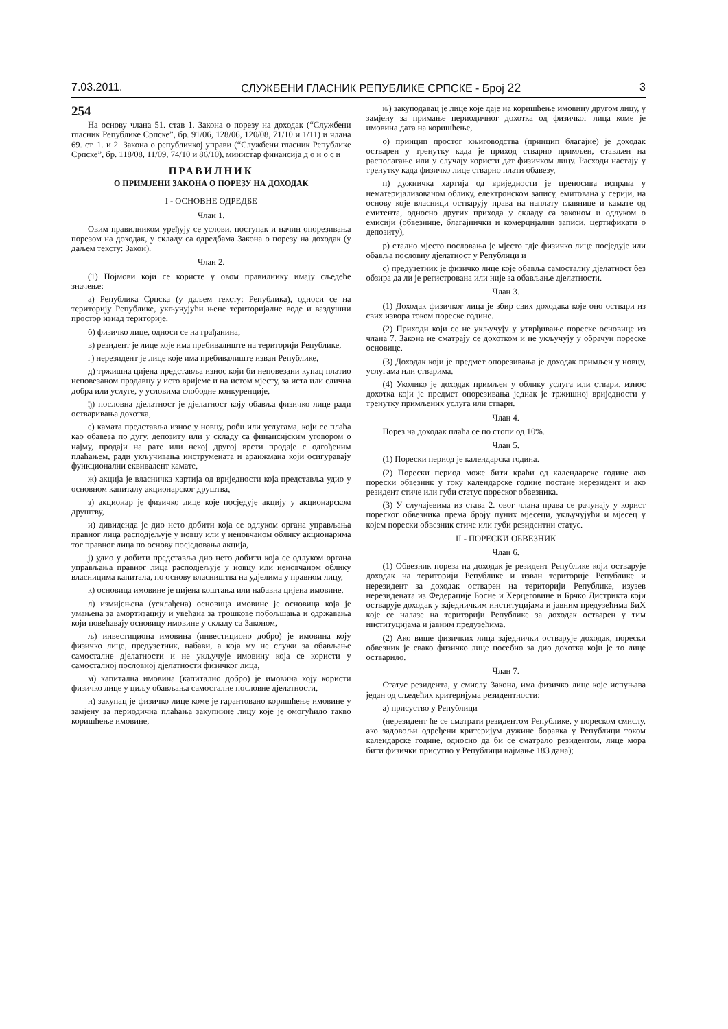7.03.2011. СЛУЖБЕНИ ГЛАСНИК РЕПУБЛИКЕ СРПСКЕ - Број 22 3
254
На основу члана 51. став 1. Закона о порезу на доходак (“Службени гласник Републике Српске”, бр. 91/06, 128/06, 120/08, 71/10 и 1/11) и члана 69. ст. 1. и 2. Закона о републичкој управи (“Службени гласник Републике Српске”, бр. 118/08, 11/09, 74/10 и 86/10), министар финансија д о н о с и
ПРАВИЛНИК
О ПРИМЈЕНИ ЗАКОНА О ПОРЕЗУ НА ДОХОДАК
I - ОСНОВНЕ ОДРЕДБЕ
Члан 1.
Овим правилником уређују се услови, поступак и начин опорезивања порезом на доходак, у складу са одредбама Закона о порезу на доходак (у даљем тексту: Закон).
Члан 2.
(1) Појмови који се користе у овом правилнику имају сљедеће значење:
а) Република Српска (у даљем тексту: Република), односи се на територију Републике, укључујући њене територијалне воде и ваздушни простор изнад територије,
б) физичко лице, односи се на грађанина,
в) резидент је лице које има пребивалиште на територији Републике,
г) нерезидент је лице које има пребивалиште изван Републике,
д) тржишна цијена представља износ који би неповезани купац платио неповезаном продавцу у исто вријеме и на истом мјесту, за иста или слична добра или услуге, у условима слободне конкуренције,
ђ) пословна дјелатност је дјелатност коју обавља физичко лице ради остваривања дохотка,
е) камата представља износ у новцу, роби или услугама, који се плаћа као обавеза по дугу, депозиту или у складу са финансијским уговором о најму, продаји на рате или некој другој врсти продаје с одгођеним плаћањем, ради укључивања инструмената и аранжмана који осигуравају функционални еквивалент камате,
ж) акција је власничка хартија од вриједности која представља удио у основном капиталу акционарског друштва,
з) акционар је физичко лице које посједује акцију у акционарском друштву,
и) дивиденда је дио нето добити која се одлуком органа управљања правног лица расподјељује у новцу или у неновчаном облику акционарима тог правног лица по основу посједовања акција,
ј) удио у добити представља дио нето добити која се одлуком органа управљања правног лица расподјељује у новцу или неновчаном облику власницима капитала, по основу власништва на удјелима у правном лицу,
к) основица имовине је цијена коштања или набавна цијена имовине,
л) измијењена (усклађена) основица имовине је основица која је умањена за амортизацију и увећана за трошкове побољшања и одржавања који повећавају основицу имовине у складу са Законом,
љ) инвестициона имовина (инвестиционо добро) је имовина коју физичко лице, предузетник, набави, а која му не служи за обављање самосталне дјелатности и не укључује имовину која се користи у самосталној пословној дјелатности физичког лица,
м) капитална имовина (капитално добро) је имовина коју користи физичко лице у циљу обављања самосталне пословне дјелатности,
н) закупац је физичко лице коме је гарантовано коришћење имовине у замјену за периодична плаћања закупнине лицу које је омогућило такво коришћење имовине,
њ) закуподавац је лице које даје на коришћење имовину другом лицу, у замјену за примање периодичног дохотка од физичког лица коме је имовина дата на коришћење,
о) принцип простог књиговодства (принцип благајне) је доходак остварен у тренутку када је приход стварно примљен, стављен на располагање или у случају користи дат физичком лицу. Расходи настају у тренутку када физичко лице стварно плати обавезу,
п) дужничка хартија од вриједности је преносива исправа у нематеријализованом облику, електронском запису, емитована у серији, на основу које власници остварују права на наплату главнице и камате од емитента, односно других прихода у складу са законом и одлуком о емисији (обвезнице, благајнички и комерцијални записи, цертификати о депозиту),
р) стално мјесто пословања је мјесто гдје физичко лице посједује или обавља пословну дјелатност у Републици и
с) предузетник је физичко лице које обавља самосталну дјелатност без обзира да ли је регистрована или није за обављање дјелатности.
Члан 3.
(1) Доходак физичког лица је збир свих доходака које оно оствари из свих извора током пореске године.
(2) Приходи који се не укључују у утврђивање пореске основице из члана 7. Закона не сматрају се дохотком и не укључују у обрачун пореске основице.
(3) Доходак који је предмет опорезивања је доходак примљен у новцу, услугама или стварима.
(4) Уколико је доходак примљен у облику услуга или ствари, износ дохотка који је предмет опорезивања једнак је тржишној вриједности у тренутку примљених услуга или ствари.
Члан 4.
Порез на доходак плаћа се по стопи од 10%.
Члан 5.
(1) Порески период је календарска година.
(2) Порески период може бити краћи од календарске године ако порески обвезник у току календарске године постане нерезидент и ако резидент стиче или губи статус пореског обвезника.
(3) У случајевима из става 2. овог члана права се рачунају у корист пореског обвезника према броју пуних мјесеци, укључујући и мјесец у којем порески обвезник стиче или губи резидентни статус.
II - ПОРЕСКИ ОБВЕЗНИК
Члан 6.
(1) Обвезник пореза на доходак је резидент Републике који остварује доходак на територији Републике и изван територије Републике и нерезидент за доходак остварен на територији Републике, изузев нерезидената из Федерације Босне и Херцеговине и Брчко Дистрикта који остварује доходак у заједничким институцијама и јавним предузећима БиХ које се налазе на територији Републике за доходак остварен у тим институцијама и јавним предузећима.
(2) Ако више физичких лица заједнички остварује доходак, порески обвезник је свако физичко лице посебно за дио дохотка који је то лице остварило.
Члан 7.
Статус резидента, у смислу Закона, има физичко лице које испуњава један од сљедећих критеријума резидентности:
а) присуство у Републици
(нерезидент ће се сматрати резидентом Републике, у пореском смислу, ако задовољи одређени критеријум дужине боравка у Републици током календарске године, односно да би се сматрало резидентом, лице мора бити физички присутно у Републици најмање 183 дана);